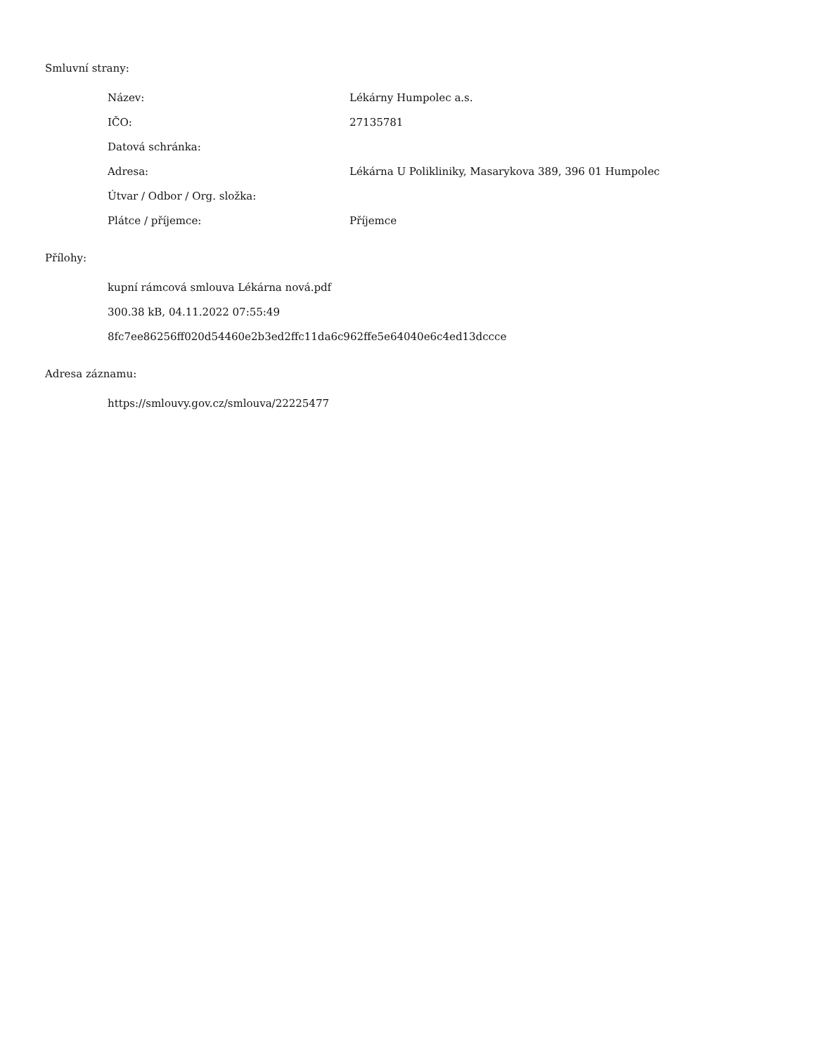Smluvní strany:
| Název: | Lékárny Humpolec a.s. |
| IČO: | 27135781 |
| Datová schránka: | |
| Adresa: | Lékárna U Polikliniky, Masarykova 389, 396 01 Humpolec |
| Útvar / Odbor / Org. složka: | |
| Plátce / příjemce: | Příjemce |
Přílohy:
kupní rámcová smlouva Lékárna nová.pdf
300.38 kB, 04.11.2022 07:55:49
8fc7ee86256ff020d54460e2b3ed2ffc11da6c962ffe5e64040e6c4ed13dccce
Adresa záznamu:
https://smlouvy.gov.cz/smlouva/22225477